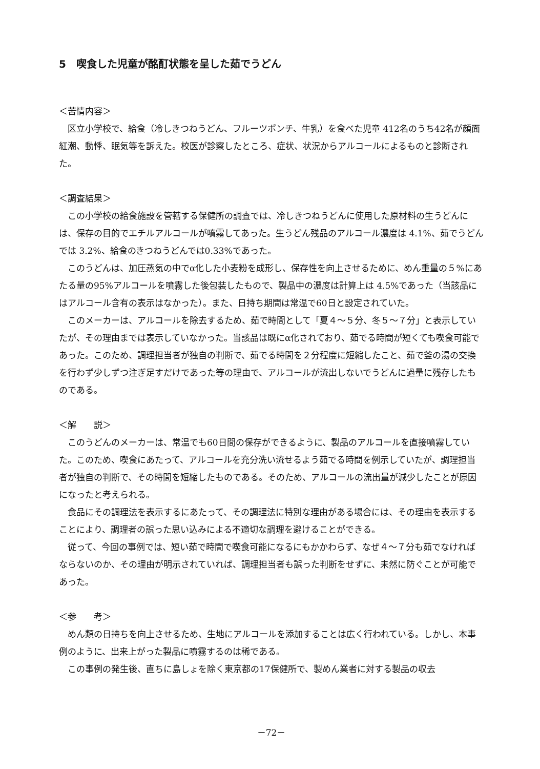5　喫食した児童が酩酊状態を呈した茹でうどん
＜苦情内容＞
区立小学校で、給食（冷しきつねうどん、フルーツポンチ、牛乳）を食べた児童 412名のうち42名が顔面紅潮、動悸、眠気等を訴えた。校医が診察したところ、症状、状況からアルコールによるものと診断された。
＜調査結果＞
この小学校の給食施設を管轄する保健所の調査では、冷しきつねうどんに使用した原材料の生うどんには、保存の目的でエチルアルコールが噴霧してあった。生うどん残品のアルコール濃度は 4.1%、茹でうどんでは 3.2%、給食のきつねうどんでは0.33%であった。
このうどんは、加圧蒸気の中でα化した小麦粉を成形し、保存性を向上させるために、めん重量の５%にあたる量の95%アルコールを噴霧した後包装したもので、製品中の濃度は計算上は 4.5%であった（当該品にはアルコール含有の表示はなかった）。また、日持ち期間は常温で60日と設定されていた。
このメーカーは、アルコールを除去するため、茹で時間として「夏４～５分、冬５～７分」と表示していたが、その理由までは表示していなかった。当該品は既にα化されており、茹でる時間が短くても喫食可能であった。このため、調理担当者が独自の判断で、茹でる時間を２分程度に短縮したこと、茹で釜の湯の交換を行わず少しずつ注ぎ足すだけであった等の理由で、アルコールが流出しないでうどんに過量に残存したものである。
＜解　　説＞
このうどんのメーカーは、常温でも60日間の保存ができるように、製品のアルコールを直接噴霧していた。このため、喫食にあたって、アルコールを充分洗い流せるよう茹でる時間を例示していたが、調理担当者が独自の判断で、その時間を短縮したものである。そのため、アルコールの流出量が減少したことが原因になったと考えられる。
食品にその調理法を表示するにあたって、その調理法に特別な理由がある場合には、その理由を表示することにより、調理者の誤った思い込みによる不適切な調理を避けることができる。
従って、今回の事例では、短い茹で時間で喫食可能になるにもかかわらず、なぜ４～７分も茹でなければならないのか、その理由が明示されていれば、調理担当者も誤った判断をせずに、未然に防ぐことが可能であった。
＜参　　考＞
めん類の日持ちを向上させるため、生地にアルコールを添加することは広く行われている。しかし、本事例のように、出来上がった製品に噴霧するのは稀である。
この事例の発生後、直ちに島しょを除く東京都の17保健所で、製めん業者に対する製品の収去
－72－